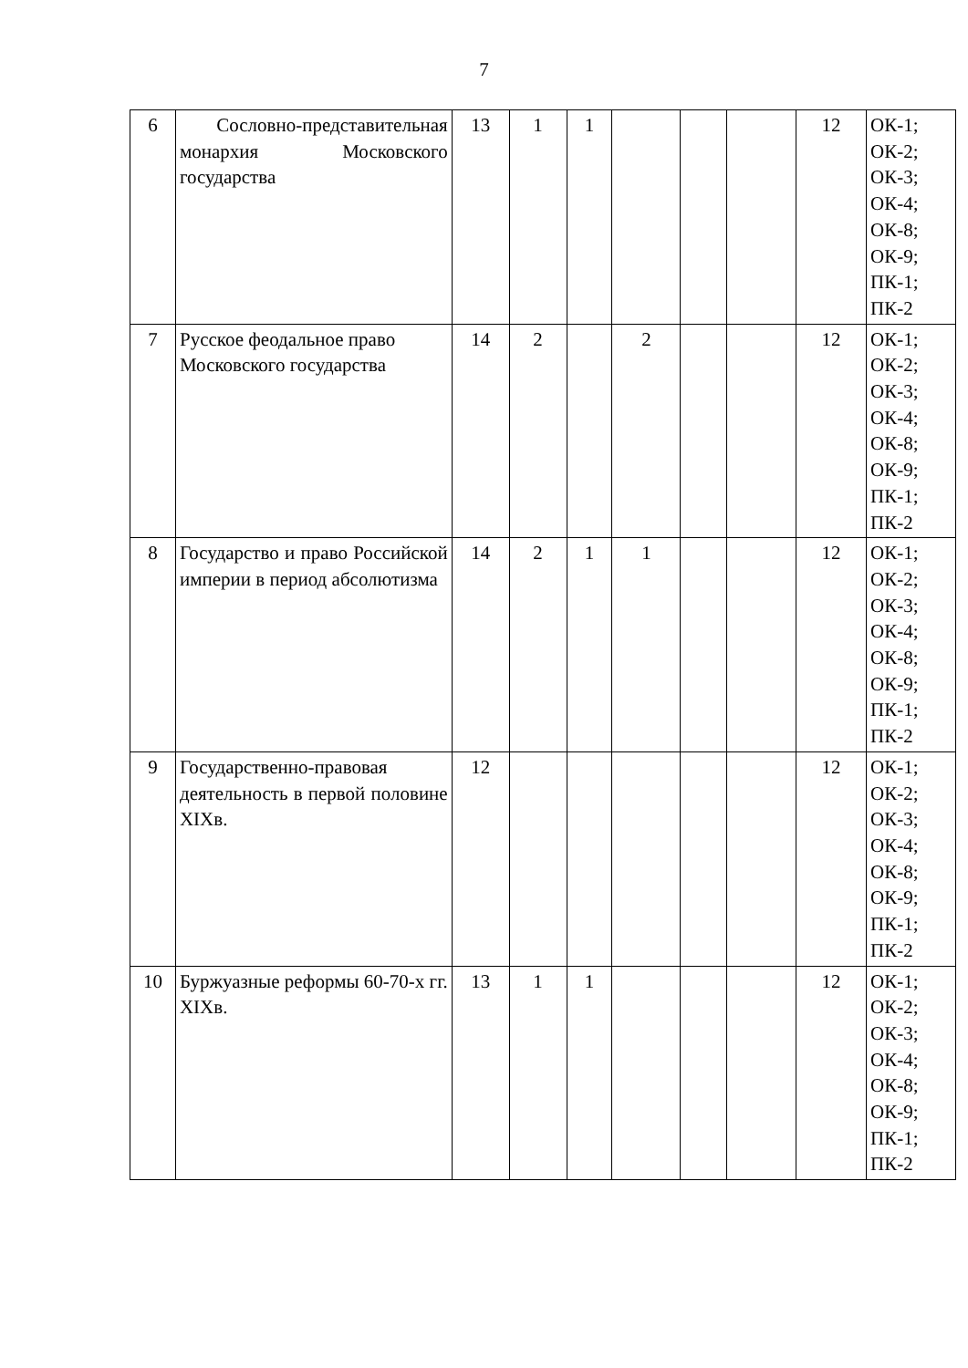7
| 6 | Сословно-представительная монархия Московского государства | 13 | 1 | 1 | | | | 12 | ОК-1; ОК-2; ОК-3; ОК-4; ОК-8; ОК-9; ПК-1; ПК-2 |
| 7 | Русское феодальное право Московского государства | 14 | 2 | | 2 | | | 12 | ОК-1; ОК-2; ОК-3; ОК-4; ОК-8; ОК-9; ПК-1; ПК-2 |
| 8 | Государство и право Российской империи в период абсолютизма | 14 | 2 | 1 | 1 | | | 12 | ОК-1; ОК-2; ОК-3; ОК-4; ОК-8; ОК-9; ПК-1; ПК-2 |
| 9 | Государственно-правовая деятельность в первой половине XIXв. | 12 | | | | | | 12 | ОК-1; ОК-2; ОК-3; ОК-4; ОК-8; ОК-9; ПК-1; ПК-2 |
| 10 | Буржуазные реформы 60-70-х гг. XIXв. | 13 | 1 | 1 | | | | 12 | ОК-1; ОК-2; ОК-3; ОК-4; ОК-8; ОК-9; ПК-1; ПК-2 |